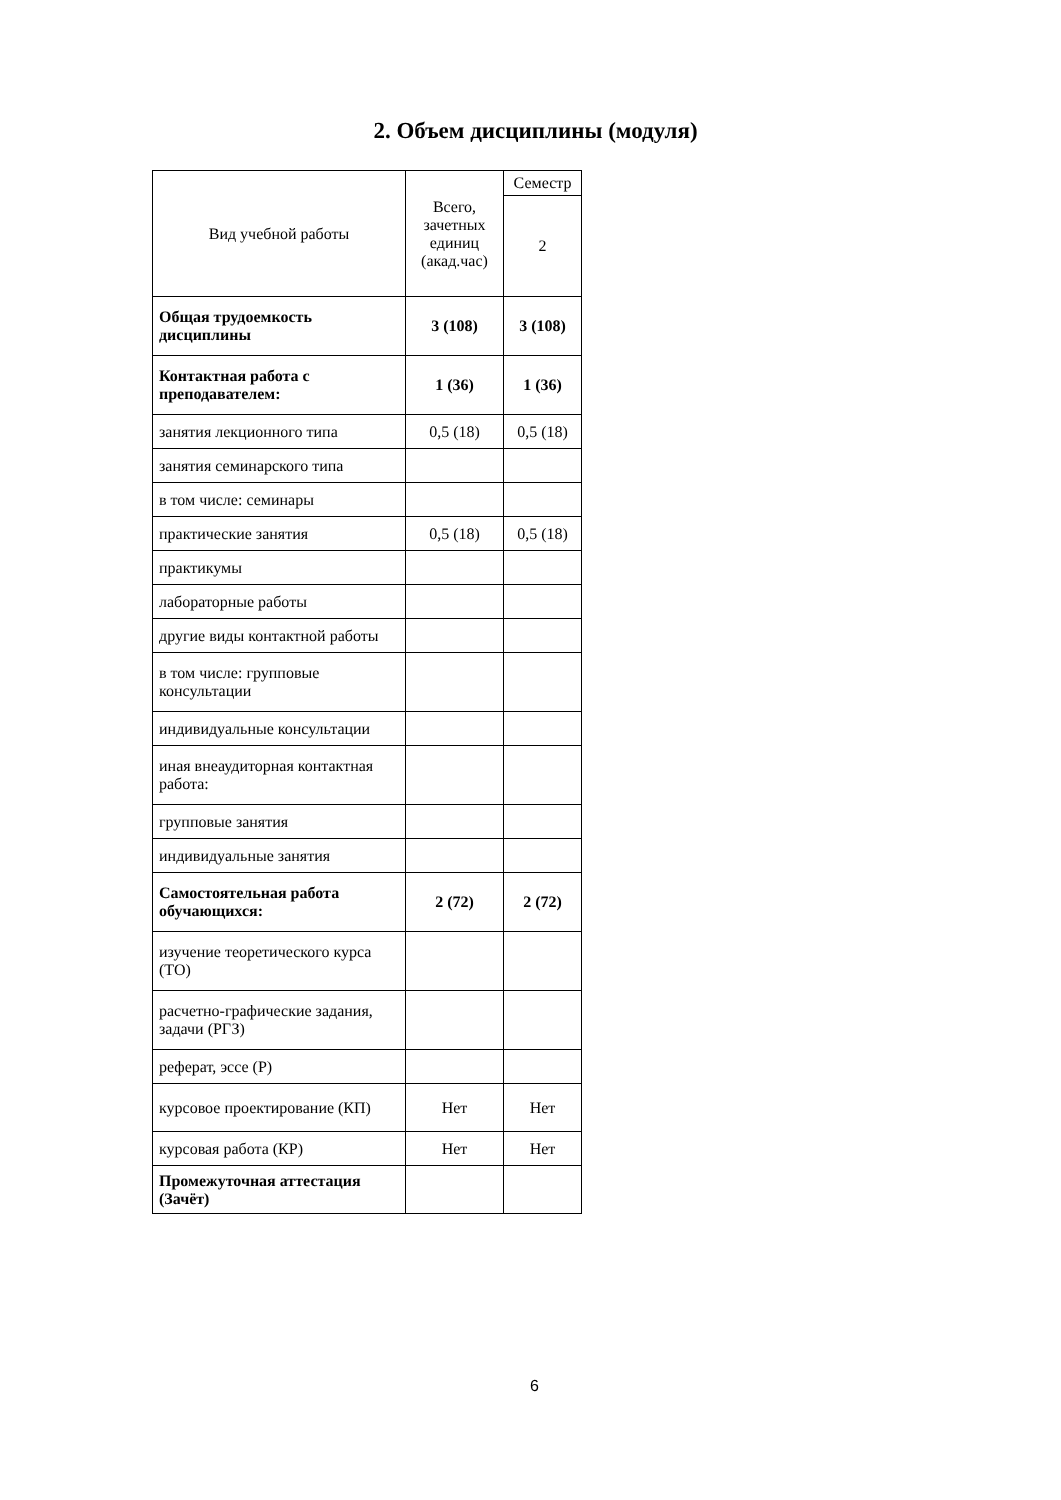2. Объем дисциплины (модуля)
| Вид учебной работы | Всего, зачетных единиц (акад.час) | Семестр |
| --- | --- | --- |
| | | 2 |
| Общая трудоемкость дисциплины | 3 (108) | 3 (108) |
| Контактная работа с преподавателем: | 1 (36) | 1 (36) |
| занятия лекционного типа | 0,5 (18) | 0,5 (18) |
| занятия семинарского типа | | |
| в том числе: семинары | | |
| практические занятия | 0,5 (18) | 0,5 (18) |
| практикумы | | |
| лабораторные работы | | |
| другие виды контактной работы | | |
| в том числе: групповые консультации | | |
| индивидуальные консультации | | |
| иная внеаудиторная контактная работа: | | |
| групповые занятия | | |
| индивидуальные занятия | | |
| Самостоятельная работа обучающихся: | 2 (72) | 2 (72) |
| изучение теоретического курса (ТО) | | |
| расчетно-графические задания, задачи (РГЗ) | | |
| реферат, эссе (Р) | | |
| курсовое проектирование (КП) | Нет | Нет |
| курсовая работа (КР) | Нет | Нет |
| Промежуточная аттестация (Зачёт) | | |
6